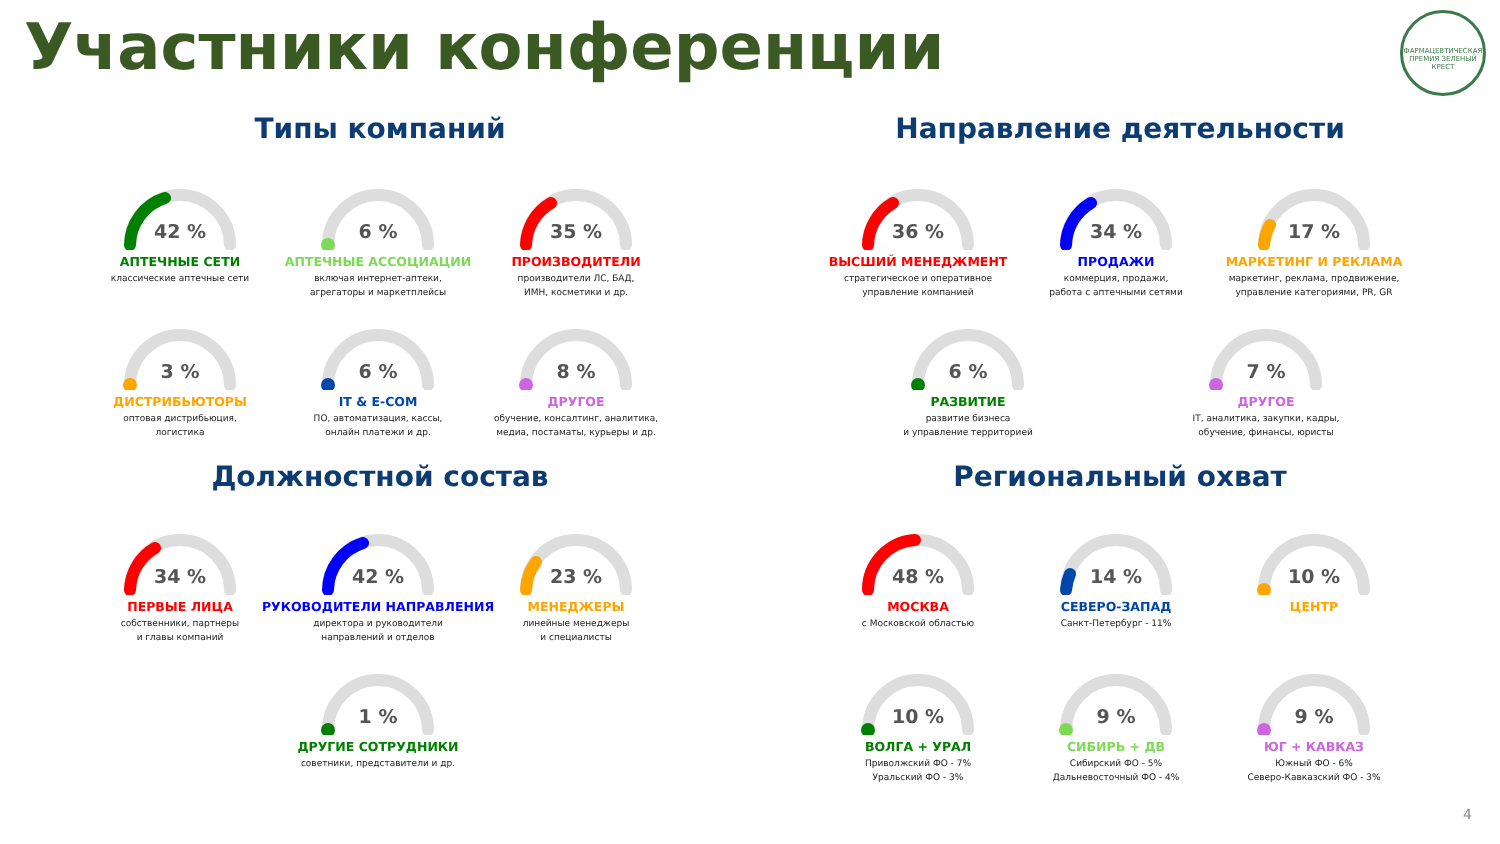Участники конференции
ФАРМАЦЕВТИЧЕСКАЯ ПРЕМИЯ ЗЕЛЕНЫЙ КРЕСТ
Типы компаний Направление деятельности
42 %
АПТЕЧНЫЕ СЕТИ
классические аптечные сети
6 %
АПТЕЧНЫЕ АССОЦИАЦИИ
включая интернет-аптеки,
агрегаторы и маркетплейсы
35 %
ПРОИЗВОДИТЕЛИ
производители ЛС, БАД,
ИМН, косметики и др.
3 %
ДИСТРИБЬЮТОРЫ
оптовая дистрибьюция,
логистика
6 %
IT & E-COM
ПО, автоматизация, кассы,
онлайн платежи и др.
8 %
ДРУГОЕ
обучение, консалтинг, аналитика,
медиа, постаматы, курьеры и др.
36 %
ВЫСШИЙ МЕНЕДЖМЕНТ
стратегическое и оперативное
управление компанией
34 %
ПРОДАЖИ
коммерция, продажи,
работа с аптечными сетями
17 %
МАРКЕТИНГ И РЕКЛАМА
маркетинг, реклама, продвижение,
управление категориями, PR, GR
6 %
РАЗВИТИЕ
развитие бизнеса
и управление территорией
7 %
ДРУГОЕ
IT, аналитика, закупки, кадры,
обучение, финансы, юристы
Должностной состав Региональный охват
34 %
ПЕРВЫЕ ЛИЦА
собственники, партнеры
и главы компаний
42 %
РУКОВОДИТЕЛИ НАПРАВЛЕНИЯ
директора и руководители
направлений и отделов
23 %
МЕНЕДЖЕРЫ
линейные менеджеры
и специалисты
1 %
ДРУГИЕ СОТРУДНИКИ
советники, представители и др.
48 %
МОСКВА
с Московской областью
14 %
СЕВЕРО-ЗАПАД
Санкт-Петербург - 11%
10 %
ЦЕНТР
10 %
ВОЛГА + УРАЛ
Приволжский ФО - 7%
Уральский ФО - 3%
9 %
СИБИРЬ + ДВ
Сибирский ФО - 5%
Дальневосточный ФО - 4%
9 %
ЮГ + КАВКАЗ
Южный ФО - 6%
Северо-Кавказский ФО - 3%
4